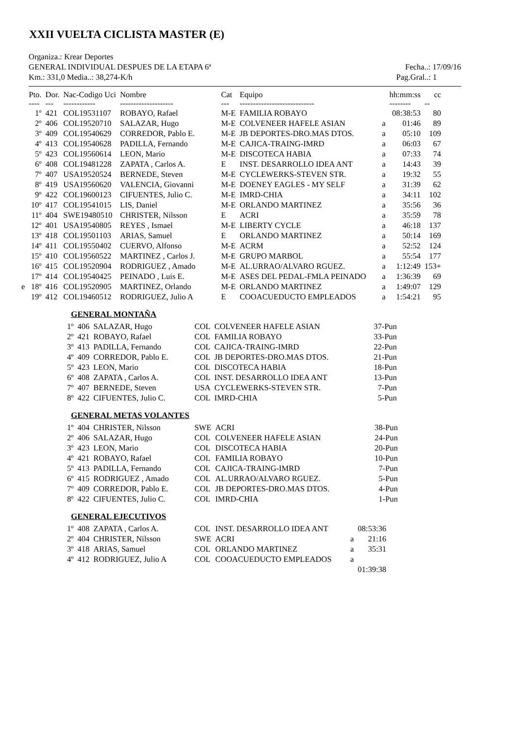XXII VUELTA CICLISTA MASTER (E)
Organiza.: Krear Deportes
GENERAL INDIVIDUAL DESPUES DE LA ETAPA 6ª Fecha..: 17/09/16
Km.: 331,0 Media..: 38,274-K/h Pag.Gral..: 1
| | Pto. | Dor. | Nac-Codigo Uci | Nombre | Cat | Equipo | | hh:mm:ss | cc |
| --- | --- | --- | --- | --- | --- | --- | --- | --- | --- |
| | ---- | --- | ------------ | -------------------- | --- | ---------------------------- | | -------- | -- |
| | 1º | 421 | COL19531107 | ROBAYO, Rafael | M-E | FAMILIA ROBAYO | | 08:38:53 | 80 |
| | 2º | 406 | COL19520710 | SALAZAR, Hugo | M-E | COLVENEER HAFELE ASIAN | a | 01:46 | 89 |
| | 3º | 409 | COL19540629 | CORREDOR, Pablo E. | M-E | JB DEPORTES-DRO.MAS DTOS. | a | 05:10 | 109 |
| | 4º | 413 | COL19540628 | PADILLA, Fernando | M-E | CAJICA-TRAING-IMRD | a | 06:03 | 67 |
| | 5º | 423 | COL19560614 | LEON, Mario | M-E | DISCOTECA HABIA | a | 07:33 | 74 |
| | 6º | 408 | COL19481228 | ZAPATA , Carlos A. | E | INST. DESARROLLO IDEA ANT | a | 14:43 | 39 |
| | 7º | 407 | USA19520524 | BERNEDE, Steven | M-E | CYCLEWERKS-STEVEN STR. | a | 19:32 | 55 |
| | 8º | 419 | USA19560620 | VALENCIA, Giovanni | M-E | DOENEY EAGLES - MY SELF | a | 31:39 | 62 |
| | 9º | 422 | COL19600123 | CIFUENTES, Julio C. | M-E | IMRD-CHIA | a | 34:11 | 102 |
| | 10º | 417 | COL19541015 | LIS, Daniel | M-E | ORLANDO MARTINEZ | a | 35:56 | 36 |
| | 11º | 404 | SWE19480510 | CHRISTER, Nilsson | E | ACRI | a | 35:59 | 78 |
| | 12º | 401 | USA19540805 | REYES , Ismael | M-E | LIBERTY CYCLE | a | 46:18 | 137 |
| | 13º | 418 | COL19501103 | ARIAS, Samuel | E | ORLANDO MARTINEZ | a | 50:14 | 169 |
| | 14º | 411 | COL19550402 | CUERVO, Alfonso | M-E | ACRM | a | 52:52 | 124 |
| | 15º | 410 | COL19560522 | MARTINEZ , Carlos J. | M-E | GRUPO MARBOL | a | 55:54 | 177 |
| | 16º | 415 | COL19520904 | RODRIGUEZ , Amado | M-E | AL.URRAO/ALVARO RGUEZ. | a | 1:12:49 | 153+ |
| | 17º | 414 | COL19540425 | PEINADO , Luis E. | M-E | ASES DEL PEDAL-FMLA PEINADO | a | 1:36:39 | 69 |
| e | 18º | 416 | COL19520905 | MARTINEZ, Orlando | M-E | ORLANDO MARTINEZ | a | 1:49:07 | 129 |
| | 19º | 412 | COL19460512 | RODRIGUEZ, Julio A | E | COOACUEDUCTO EMPLEADOS | a | 1:54:21 | 95 |
GENERAL MONTAÑA
| 1º | 406 | SALAZAR, Hugo | COL | COLVENEER HAFELE ASIAN | 37-Pun |
| 2º | 421 | ROBAYO, Rafael | COL | FAMILIA ROBAYO | 33-Pun |
| 3º | 413 | PADILLA, Fernando | COL | CAJICA-TRAING-IMRD | 22-Pun |
| 4º | 409 | CORREDOR, Pablo E. | COL | JB DEPORTES-DRO.MAS DTOS. | 21-Pun |
| 5º | 423 | LEON, Mario | COL | DISCOTECA HABIA | 18-Pun |
| 6º | 408 | ZAPATA , Carlos A. | COL | INST. DESARROLLO IDEA ANT | 13-Pun |
| 7º | 407 | BERNEDE, Steven | USA | CYCLEWERKS-STEVEN STR. | 7-Pun |
| 8º | 422 | CIFUENTES, Julio C. | COL | IMRD-CHIA | 5-Pun |
GENERAL METAS VOLANTES
| 1º | 404 | CHRISTER, Nilsson | SWE | ACRI | 38-Pun |
| 2º | 406 | SALAZAR, Hugo | COL | COLVENEER HAFELE ASIAN | 24-Pun |
| 3º | 423 | LEON, Mario | COL | DISCOTECA HABIA | 20-Pun |
| 4º | 421 | ROBAYO, Rafael | COL | FAMILIA ROBAYO | 10-Pun |
| 5º | 413 | PADILLA, Fernando | COL | CAJICA-TRAING-IMRD | 7-Pun |
| 6º | 415 | RODRIGUEZ , Amado | COL | AL.URRAO/ALVARO RGUEZ. | 5-Pun |
| 7º | 409 | CORREDOR, Pablo E. | COL | JB DEPORTES-DRO.MAS DTOS. | 4-Pun |
| 8º | 422 | CIFUENTES, Julio C. | COL | IMRD-CHIA | 1-Pun |
GENERAL EJECUTIVOS
| 1º | 408 | ZAPATA , Carlos A. | COL | INST. DESARROLLO IDEA ANT | | 08:53:36 |
| 2º | 404 | CHRISTER, Nilsson | SWE | ACRI | a | 21:16 |
| 3º | 418 | ARIAS, Samuel | COL | ORLANDO MARTINEZ | a | 35:31 |
| 4º | 412 | RODRIGUEZ, Julio A | COL | COOACUEDUCTO EMPLEADOS | a | |
| | | | | | | 01:39:38 |